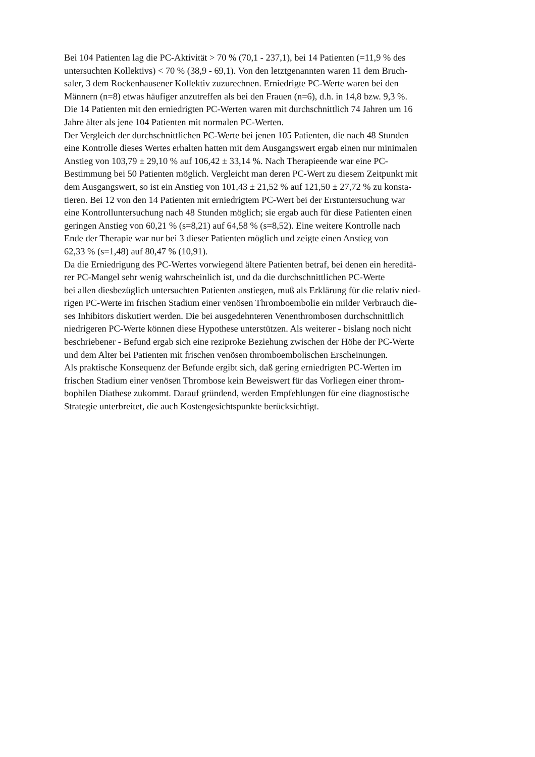Bei 104 Patienten lag die PC-Aktivität > 70 % (70,1 - 237,1), bei 14 Patienten (=11,9 % des
untersuchten Kollektivs) < 70 % (38,9 - 69,1). Von den letztgenannten waren 11 dem Bruch-
saler, 3 dem Rockenhausener Kollektiv zuzurechnen. Erniedrigte PC-Werte waren bei den
Männern (n=8) etwas häufiger anzutreffen als bei den Frauen (n=6), d.h. in 14,8 bzw. 9,3 %.
Die 14 Patienten mit den erniedrigten PC-Werten waren mit durchschnittlich 74 Jahren um 16
Jahre älter als jene 104 Patienten mit normalen PC-Werten.
Der Vergleich der durchschnittlichen PC-Werte bei jenen 105 Patienten, die nach 48 Stunden
eine Kontrolle dieses Wertes erhalten hatten mit dem Ausgangswert ergab einen nur minimalen
Anstieg von 103,79 ± 29,10 % auf 106,42 ± 33,14 %. Nach Therapieende war eine PC-
Bestimmung bei 50 Patienten möglich. Vergleicht man deren PC-Wert zu diesem Zeitpunkt mit
dem Ausgangswert, so ist ein Anstieg von 101,43 ± 21,52 % auf 121,50 ± 27,72 % zu konsta-
tieren. Bei 12 von den 14 Patienten mit erniedrigtem PC-Wert bei der Erstuntersuchung war
eine Kontrolluntersuchung nach 48 Stunden möglich; sie ergab auch für diese Patienten einen
geringen Anstieg von 60,21 % (s=8,21) auf 64,58 % (s=8,52). Eine weitere Kontrolle nach
Ende der Therapie war nur bei 3 dieser Patienten möglich und zeigte einen Anstieg von
62,33 % (s=1,48) auf 80,47 % (10,91).
Da die Erniedrigung des PC-Wertes vorwiegend ältere Patienten betraf, bei denen ein hereditä-
rer PC-Mangel sehr wenig wahrscheinlich ist, und da die durchschnittlichen PC-Werte
bei allen diesbezüglich untersuchten Patienten anstiegen, muß als Erklärung für die relativ nied-
rigen PC-Werte im frischen Stadium einer venösen Thromboembolie ein milder Verbrauch die-
ses Inhibitors diskutiert werden. Die bei ausgedehnteren Venenthrombosen durchschnittlich
niedrigeren PC-Werte können diese Hypothese unterstützen. Als weiterer - bislang noch nicht
beschriebener - Befund ergab sich eine reziproke Beziehung zwischen der Höhe der PC-Werte
und dem Alter bei Patienten mit frischen venösen thromboembolischen Erscheinungen.
Als praktische Konsequenz der Befunde ergibt sich, daß gering erniedrigten PC-Werten im
frischen Stadium einer venösen Thrombose kein Beweiswert für das Vorliegen einer throm-
bophilen Diathese zukommt. Darauf gründend, werden Empfehlungen für eine diagnostische
Strategie unterbreitet, die auch Kostengesichtspunkte berücksichtigt.